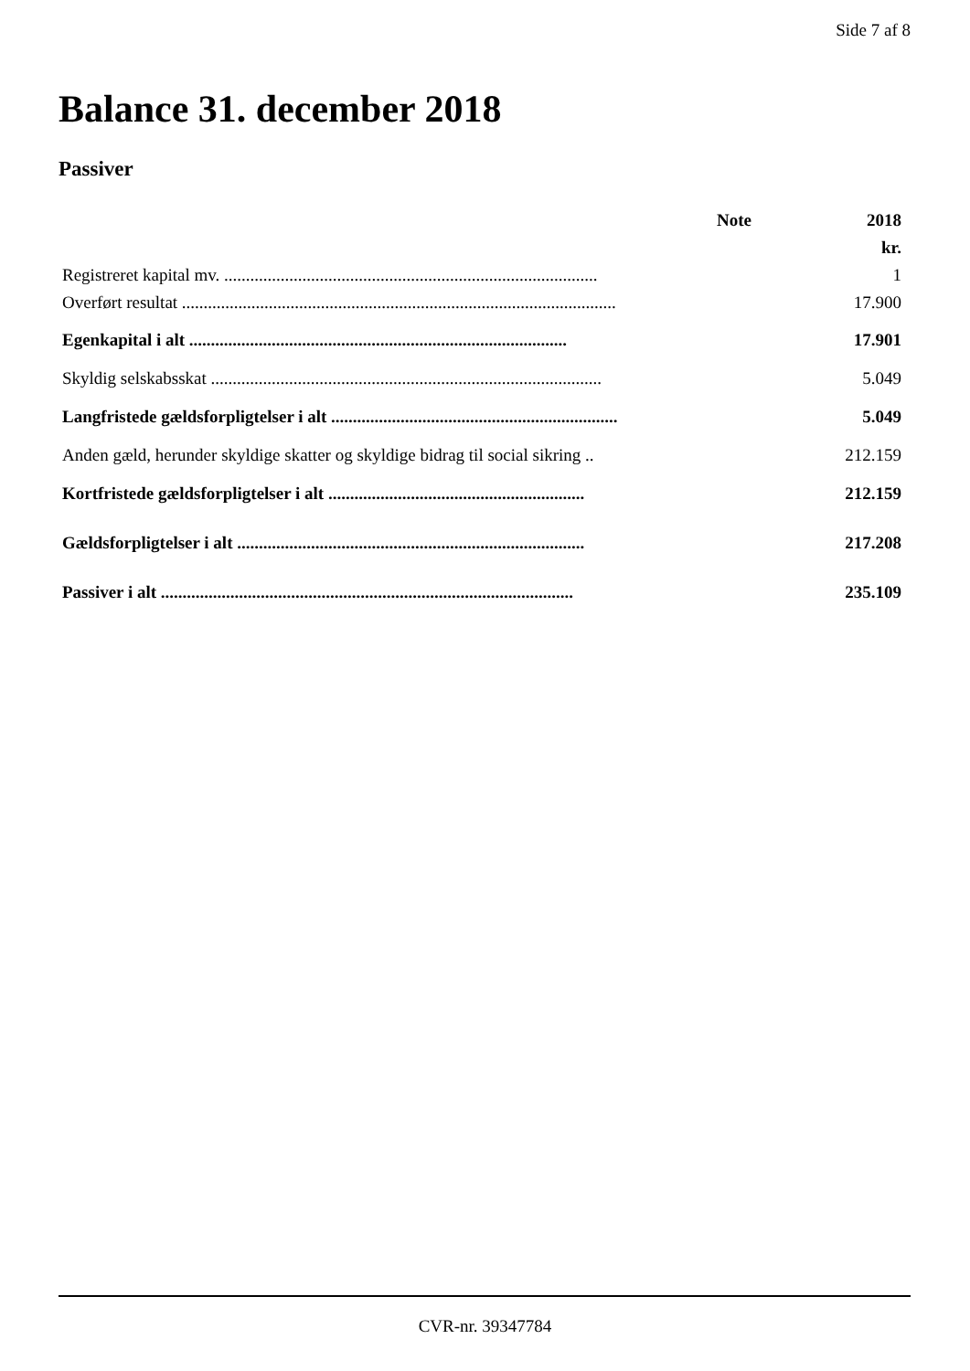Side 7 af 8
Balance 31. december 2018
Passiver
| | Note | 2018 |
| --- | --- | --- |
| | | kr. |
| Registreret kapital mv. ...................................................................................... | | 1 |
| Overført resultat .................................................................................................... | | 17.900 |
| Egenkapital i alt ....................................................................................... | | 17.901 |
| Skyldig selskabsskat .......................................................................................... | | 5.049 |
| Langfristede gældsforpligtelser i alt .................................................................. | | 5.049 |
| Anden gæld, herunder skyldige skatter og skyldige bidrag til social sikring .. | | 212.159 |
| Kortfristede gældsforpligtelser i alt ........................................................... | | 212.159 |
| Gældsforpligtelser i alt ................................................................................ | | 217.208 |
| Passiver i alt ............................................................................................... | | 235.109 |
CVR-nr. 39347784